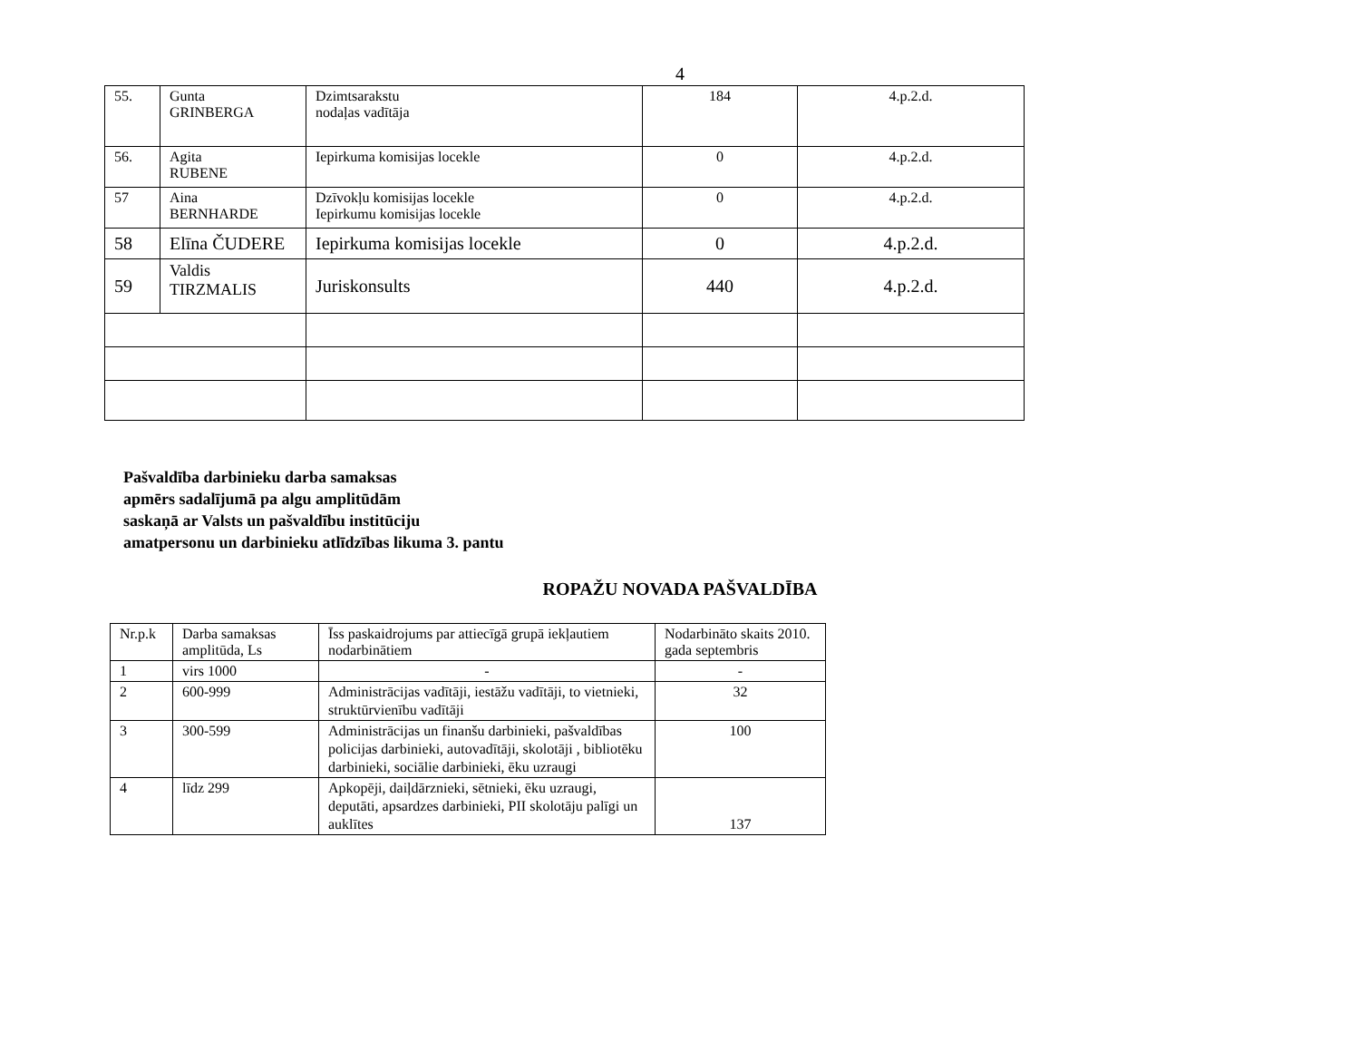4
| 55. | Gunta GRINBERGA | Dzimtsarakstu nodaļas vadītāja | 184 | 4.p.2.d. |
| 56. | Agita RUBENE | Iepirkuma komisijas locekle | 0 | 4.p.2.d. |
| 57 | Aina BERNHARDE | Dzīvokļu komisijas locekle Iepirkumu komisijas locekle | 0 | 4.p.2.d. |
| 58 | Elīna ČUDERE | Iepirkuma komisijas locekle | 0 | 4.p.2.d. |
| 59 | Valdis TIRZMALIS | Juriskonsults | 440 | 4.p.2.d. |
Pašvaldība darbinieku darba samaksas
apmērs sadalījumā pa algu amplitūdām
saskaņā ar Valsts un pašvaldību institūciju
amatpersonu un darbinieku atlīdzības likuma 3. pantu
ROPAŽU NOVADA PAŠVALDĪBA
| Nr.p.k | Darba samaksas amplitūda, Ls | Īss paskaidrojums par attiecīgā grupā iekļautiem nodarbinātiem | Nodarbināto skaits 2010. gada septembris |
| --- | --- | --- | --- |
| 1 | virs 1000 | - | - |
| 2 | 600-999 | Administrācijas vadītāji, iestāžu vadītāji, to vietnieki, struktūrvienību vadītāji | 32 |
| 3 | 300-599 | Administrācijas un finanšu darbinieki, pašvaldības policijas darbinieki, autovadītāji, skolotāji , bibliotēku darbinieki, sociālie darbinieki, ēku uzraugi | 100 |
| 4 | līdz 299 | Apkopēji, daiļdārznieki, sētnieki, ēku uzraugi, deputāti, apsardzes darbinieki, PII skolotāju palīgi un auklītes | 137 |